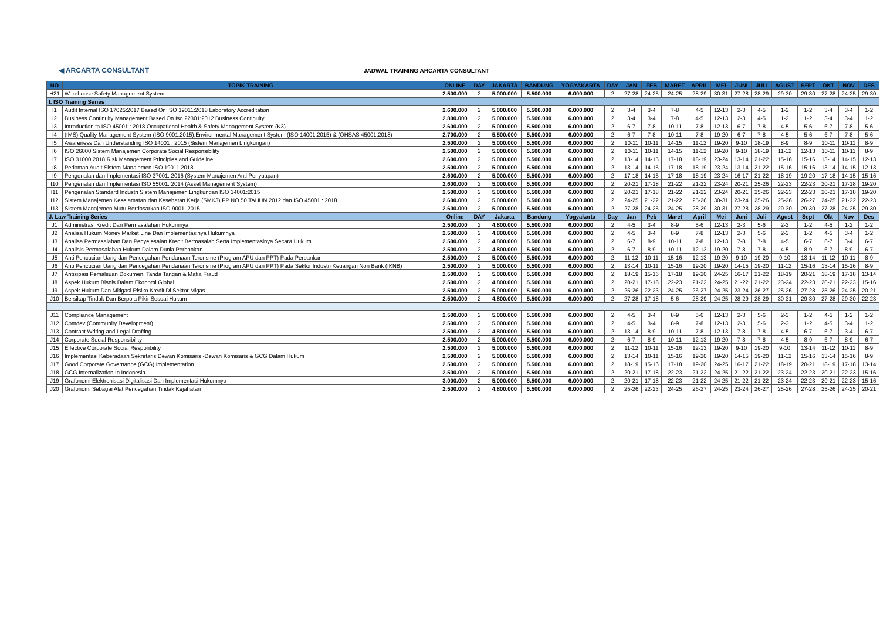◀ ARCARTA CONSULTANT
JADWAL TRAINING ARCARTA CONSULTANT
| NO | TOPIK TRAINING | ONLINE | DAY | JAKARTA | BANDUNG | YOGYAKARTA | DAY | JAN | FEB | MARET | APRIL | MEI | JUNI | JULI | AGUST | SEPT | OKT | NOV | DES |
| --- | --- | --- | --- | --- | --- | --- | --- | --- | --- | --- | --- | --- | --- | --- | --- | --- | --- | --- | --- |
| H21 | Warehouse Safety Management System | 2.500.000 | 2 | 5.000.000 | 5.500.000 | 6.000.000 | 2 | 27-28 | 24-25 | 24-25 | 28-29 | 30-31 | 27-28 | 28-29 | 29-30 | 29-30 | 27-28 | 24-25 | 29-30 |
| I. ISO Training Series | | | | | | | | | | | | | | | | | | | |
| I1 | Audit Internal ISO 17025:2017 Based On ISO 19011:2018 Laboratory Accreditation | 2.600.000 | 2 | 5.000.000 | 5.500.000 | 6.000.000 | 2 | 3-4 | 3-4 | 7-8 | 4-5 | 12-13 | 2-3 | 4-5 | 1-2 | 1-2 | 3-4 | 3-4 | 1-2 |
| I2 | Business Continuity Management Based On Iso 22301:2012 Business Continuity | 2.800.000 | 2 | 5.000.000 | 5.500.000 | 6.000.000 | 2 | 3-4 | 3-4 | 7-8 | 4-5 | 12-13 | 2-3 | 4-5 | 1-2 | 1-2 | 3-4 | 3-4 | 1-2 |
| I3 | Introduction to ISO 45001 : 2018 Occupational Health & Safety Management System (K3) | 2.600.000 | 2 | 5.000.000 | 5.500.000 | 6.000.000 | 2 | 6-7 | 7-8 | 10-11 | 7-8 | 12-13 | 6-7 | 7-8 | 4-5 | 5-6 | 6-7 | 7-8 | 5-6 |
| I4 | (IMS) Quality Management System (ISO 9001:2015),Environmental Management System (ISO 14001:2015) & (OHSAS 45001:2018) | 2.700.000 | 2 | 5.500.000 | 5.500.000 | 6.000.000 | 2 | 6-7 | 7-8 | 10-11 | 7-8 | 19-20 | 6-7 | 7-8 | 4-5 | 5-6 | 6-7 | 7-8 | 5-6 |
| I5 | Awareness Dan Understanding ISO 14001 : 2015 (Sistem Manajemen Lingkungan) | 2.500.000 | 2 | 5.000.000 | 5.500.000 | 6.000.000 | 2 | 10-11 | 10-11 | 14-15 | 11-12 | 19-20 | 9-10 | 18-19 | 8-9 | 8-9 | 10-11 | 10-11 | 8-9 |
| I6 | ISO 26000 Sistem Manajemen Corporate Social Responsibility | 2.500.000 | 2 | 5.000.000 | 5.500.000 | 6.000.000 | 2 | 10-11 | 10-11 | 14-15 | 11-12 | 19-20 | 9-10 | 18-19 | 11-12 | 12-13 | 10-11 | 10-11 | 8-9 |
| I7 | ISO 31000:2018 Risk Management Principles and Guideline | 2.600.000 | 2 | 5.000.000 | 5.500.000 | 6.000.000 | 2 | 13-14 | 14-15 | 17-18 | 18-19 | 23-24 | 13-14 | 21-22 | 15-16 | 15-16 | 13-14 | 14-15 | 12-13 |
| I8 | Pedoman Audit Sistem Manajemen ISO 19011 2018 | 2.500.000 | 2 | 5.000.000 | 5.500.000 | 6.000.000 | 2 | 13-14 | 14-15 | 17-18 | 18-19 | 23-24 | 13-14 | 21-22 | 15-16 | 15-16 | 13-14 | 14-15 | 12-13 |
| I9 | Pengenalan dan Implementasi ISO 37001: 2016 (System Manajemen Anti Penyuapan) | 2.600.000 | 2 | 5.000.000 | 5.500.000 | 6.000.000 | 2 | 17-18 | 14-15 | 17-18 | 18-19 | 23-24 | 16-17 | 21-22 | 18-19 | 19-20 | 17-18 | 14-15 | 15-16 |
| I10 | Pengenalan dan Implementasi ISO 55001: 2014 (Asset Management System) | 2.600.000 | 2 | 5.000.000 | 5.500.000 | 6.000.000 | 2 | 20-21 | 17-18 | 21-22 | 21-22 | 23-24 | 20-21 | 25-26 | 22-23 | 22-23 | 20-21 | 17-18 | 19-20 |
| I11 | Pengenalan Standard Industri Sistem Manajemen Lingkungan ISO 14001:2015 | 2.500.000 | 2 | 5.000.000 | 5.500.000 | 6.000.000 | 2 | 20-21 | 17-18 | 21-22 | 21-22 | 23-24 | 20-21 | 25-26 | 22-23 | 22-23 | 20-21 | 17-18 | 19-20 |
| I12 | Sistem Manajemen Keselamatan dan Kesehatan Kerja (SMK3) PP NO 50 TAHUN 2012 dan ISO 45001 : 2018 | 2.600.000 | 2 | 5.000.000 | 5.500.000 | 6.000.000 | 2 | 24-25 | 21-22 | 21-22 | 25-26 | 30-31 | 23-24 | 25-26 | 25-26 | 26-27 | 24-25 | 21-22 | 22-23 |
| I13 | Sistem Manajemen Mutu Berdasarkan ISO 9001: 2015 | 2.600.000 | 2 | 5.000.000 | 5.500.000 | 6.000.000 | 2 | 27-28 | 24-25 | 24-25 | 28-29 | 30-31 | 27-28 | 28-29 | 29-30 | 29-30 | 27-28 | 24-25 | 29-30 |
| J. Law Training Series | | Online | DAY | Jakarta | Bandung | Yogyakarta | Day | Jan | Peb | Maret | April | Mei | Juni | Juli | Agust | Sept | Okt | Nov | Des |
| J1 | Administrasi Kredit Dan Permasalahan Hukumnya | 2.500.000 | 2 | 4.800.000 | 5.500.000 | 6.000.000 | 2 | 4-5 | 3-4 | 8-9 | 5-6 | 12-13 | 2-3 | 5-6 | 2-3 | 1-2 | 4-5 | 1-2 | 1-2 |
| J2 | Analisa Hukum Money Market Line Dan Implementasinya Hukumnya | 2.500.000 | 2 | 4.800.000 | 5.500.000 | 6.000.000 | 2 | 4-5 | 3-4 | 8-9 | 7-8 | 12-13 | 2-3 | 5-6 | 2-3 | 1-2 | 4-5 | 3-4 | 1-2 |
| J3 | Analisa Permasalahan Dan Penyelesaian Kredit Bermasalah Serta Implementasinya Secara Hukum | 2.500.000 | 2 | 4.800.000 | 5.500.000 | 6.000.000 | 2 | 6-7 | 8-9 | 10-11 | 7-8 | 12-13 | 7-8 | 7-8 | 4-5 | 6-7 | 6-7 | 3-4 | 6-7 |
| J4 | Analisis Permasalahan Hukum Dalam Dunia Perbankan | 2.500.000 | 2 | 4.800.000 | 5.500.000 | 6.000.000 | 2 | 6-7 | 8-9 | 10-11 | 12-13 | 19-20 | 7-8 | 7-8 | 4-5 | 8-9 | 6-7 | 8-9 | 6-7 |
| J5 | Anti Pencucian Uang dan Pencegahan Pendanaan Terorisme (Program APU dan PPT) Pada Perbankan | 2.500.000 | 2 | 5.000.000 | 5.500.000 | 6.000.000 | 2 | 11-12 | 10-11 | 15-16 | 12-13 | 19-20 | 9-10 | 19-20 | 9-10 | 13-14 | 11-12 | 10-11 | 8-9 |
| J6 | Anti Pencucian Uang dan Pencegahan Pendanaan Terorisme (Program APU dan PPT) Pada Sektor Industri Keuangan Non Bank (IKNB) | 2.500.000 | 2 | 5.000.000 | 5.500.000 | 6.000.000 | 2 | 13-14 | 10-11 | 15-16 | 19-20 | 19-20 | 14-15 | 19-20 | 11-12 | 15-16 | 13-14 | 15-16 | 8-9 |
| J7 | Antisipasi Pemalsuan Dokumen, Tanda Tangan & Mafia Fraud | 2.500.000 | 2 | 5.000.000 | 5.500.000 | 6.000.000 | 2 | 18-19 | 15-16 | 17-18 | 19-20 | 24-25 | 16-17 | 21-22 | 18-19 | 20-21 | 18-19 | 17-18 | 13-14 |
| J8 | Aspek Hukum Bisnis Dalam Ekonomi Global | 2.500.000 | 2 | 4.800.000 | 5.500.000 | 6.000.000 | 2 | 20-21 | 17-18 | 22-23 | 21-22 | 24-25 | 21-22 | 21-22 | 23-24 | 22-23 | 20-21 | 22-23 | 15-16 |
| J9 | Aspek Hukum Dan Mitigasi Risiko Kredit Di Sektor Migas | 2.500.000 | 2 | 5.000.000 | 5.500.000 | 6.000.000 | 2 | 25-26 | 22-23 | 24-25 | 26-27 | 24-25 | 23-24 | 26-27 | 25-26 | 27-28 | 25-26 | 24-25 | 20-21 |
| J10 | Bersikap Tindak Dan Berpola Pikir Sesuai Hukum | 2.500.000 | 2 | 4.800.000 | 5.500.000 | 6.000.000 | 2 | 27-28 | 17-18 | 5-6 | 28-29 | 24-25 | 28-29 | 28-29 | 30-31 | 29-30 | 27-28 | 29-30 | 22-23 |
| J11 | Compliance Management | 2.500.000 | 2 | 5.000.000 | 5.500.000 | 6.000.000 | 2 | 4-5 | 3-4 | 8-9 | 5-6 | 12-13 | 2-3 | 5-6 | 2-3 | 1-2 | 4-5 | 1-2 | 1-2 |
| J12 | Comdev (Community Development) | 2.500.000 | 2 | 5.000.000 | 5.500.000 | 6.000.000 | 2 | 4-5 | 3-4 | 8-9 | 7-8 | 12-13 | 2-3 | 5-6 | 2-3 | 1-2 | 4-5 | 3-4 | 1-2 |
| J13 | Contract Writing and Legal Drafting | 2.500.000 | 2 | 4.800.000 | 5.500.000 | 6.000.000 | 2 | 13-14 | 8-9 | 10-11 | 7-8 | 12-13 | 7-8 | 7-8 | 4-5 | 6-7 | 6-7 | 3-4 | 6-7 |
| J14 | Corporate Social Responsibility | 2.500.000 | 2 | 5.000.000 | 5.500.000 | 6.000.000 | 2 | 6-7 | 8-9 | 10-11 | 12-13 | 19-20 | 7-8 | 7-8 | 4-5 | 8-9 | 6-7 | 8-9 | 6-7 |
| J15 | Effective Corporate Social Responbility | 2.500.000 | 2 | 5.000.000 | 5.500.000 | 6.000.000 | 2 | 11-12 | 10-11 | 15-16 | 12-13 | 19-20 | 9-10 | 19-20 | 9-10 | 13-14 | 11-12 | 10-11 | 8-9 |
| J16 | Implementasi Keberadaan Sekretaris Dewan Komisaris -Dewan Komisaris & GCG Dalam Hukum | 2.500.000 | 2 | 5.000.000 | 5.500.000 | 6.000.000 | 2 | 13-14 | 10-11 | 15-16 | 19-20 | 19-20 | 14-15 | 19-20 | 11-12 | 15-16 | 13-14 | 15-16 | 8-9 |
| J17 | Good Corporate Governance (GCG) Implementation | 2.500.000 | 2 | 5.000.000 | 5.500.000 | 6.000.000 | 2 | 18-19 | 15-16 | 17-18 | 19-20 | 24-25 | 16-17 | 21-22 | 18-19 | 20-21 | 18-19 | 17-18 | 13-14 |
| J18 | GCG Internalization In Indonesia | 2.500.000 | 2 | 5.000.000 | 5.500.000 | 6.000.000 | 2 | 20-21 | 17-18 | 22-23 | 21-22 | 24-25 | 21-22 | 21-22 | 23-24 | 22-23 | 20-21 | 22-23 | 15-16 |
| J19 | Grafonomi Elektronisasi Digitalisasi Dan Implementasi Hukumnya | 3.000.000 | 2 | 5.000.000 | 5.500.000 | 6.000.000 | 2 | 20-21 | 17-18 | 22-23 | 21-22 | 24-25 | 21-22 | 21-22 | 23-24 | 22-23 | 20-21 | 22-23 | 15-16 |
| J20 | Grafonomi Sebagai Alat Pencegahan Tindak Kejahatan | 2.500.000 | 2 | 4.800.000 | 5.500.000 | 6.000.000 | 2 | 25-26 | 22-23 | 24-25 | 26-27 | 24-25 | 23-24 | 26-27 | 25-26 | 27-28 | 25-26 | 24-25 | 20-21 |